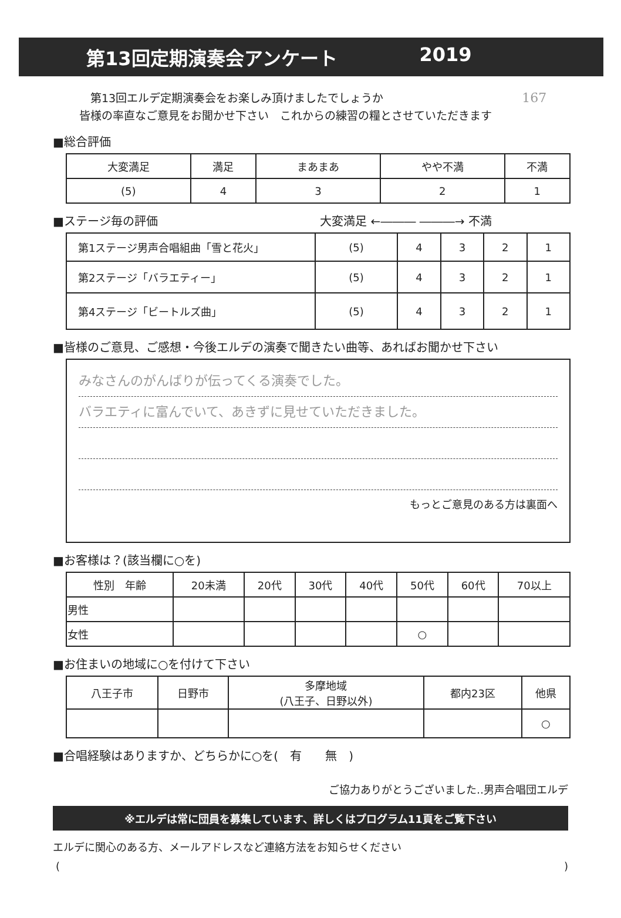第13回定期演奏会アンケート 2019
　第13回エルデ定期演奏会をお楽しみ頂けましたでしょうか 167
皆様の率直なご意見をお聞かせ下さい　これからの練習の糧とさせていただきます
■総合評価
| 大変満足 | 満足 | まあまあ | やや不満 | 不満 |
| --- | --- | --- | --- | --- |
| (5) | 4 | 3 | 2 | 1 |
■ステージ毎の評価 大変満足 ←――― ―――→ 不満
| 第1ステージ男声合唱組曲「雪と花火」 | (5) | 4 | 3 | 2 | 1 |
| 第2ステージ「バラエティー」 | (5) | 4 | 3 | 2 | 1 |
| 第4ステージ「ビートルズ曲」 | (5) | 4 | 3 | 2 | 1 |
■皆様のご意見、ご感想・今後エルデの演奏で聞きたい曲等、あればお聞かせ下さい
みなさんのがんばりが伝ってくる演奏でした。
バラエティに富んでいて、あきずに見せていただきました。
もっとご意見のある方は裏面へ
■お客様は？(該当欄に○を)
| 性別 年齢 | 20未満 | 20代 | 30代 | 40代 | 50代 | 60代 | 70以上 |
| 男性 | | | | | | | |
| 女性 | | | | | ○ | | |
■お住まいの地域に○を付けて下さい
| 八王子市 | 日野市 | 多摩地域 (八王子、日野以外) | 都内23区 | 他県 |
| | | | | ○ |
■合唱経験はありますか、どちらかに○を(　有　　無　)
ご協力ありがとうございました‥男声合唱団エルデ
※エルデは常に団員を募集しています、詳しくはプログラム11頁をご覧下さい
エルデに関心のある方、メールアドレスなど連絡方法をお知らせください
()